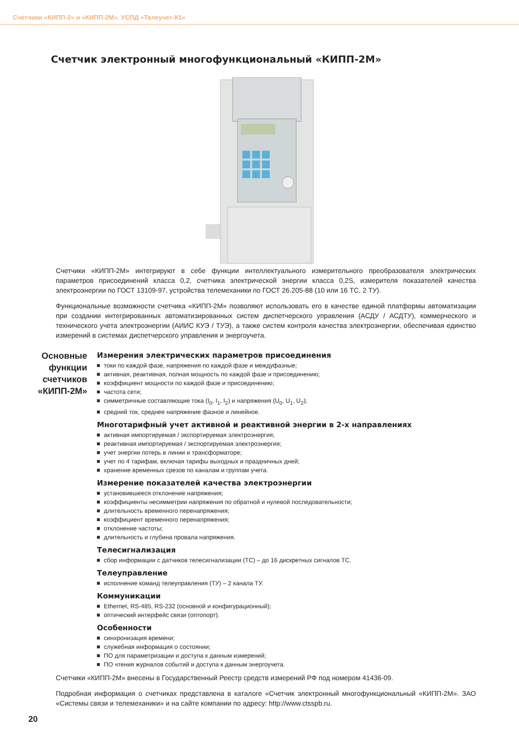Счетчики «КИПП-2» и «КИПП-2М». УСПД «Телеучет-К1»
Счетчик электронный многофункциональный «КИПП-2М»
Счетчики «КИПП-2М» интегрируют в себе функции интеллектуального измерительного преобразователя электрических параметров присоединений класса 0,2, счетчика электрической энергии класса 0,2S, измерителя показателей качества электроэнергии по ГОСТ 13109-97, устройства телемеханики по ГОСТ 26.205-88 (10 или 16 ТС, 2 ТУ).
Функциональные возможности счетчика «КИПП-2М» позволяют использовать его в качестве единой платформы автоматизации при создании интегрированных автоматизированных систем диспетчерского управления (АСДУ / АСДТУ), коммерческого и технического учета электроэнергии (АИИС КУЭ / ТУЭ), а также систем контроля качества электроэнергии, обеспечивая единство измерений в системах диспетчерского управления и энергоучета.
Основные
функции
счетчиков
«КИПП-2М»
Измерения электрических параметров присоединения
токи по каждой фазе, напряжения по каждой фазе и междуфазные;
активная, реактивная, полная мощность по каждой фазе и присоединению;
коэффициент мощности по каждой фазе и присоединению;
частота сети;
симметричные составляющие тока (I<sub>0</sub>, I<sub>1</sub>, I<sub>2</sub>) и напряжения (U<sub>0</sub>, U<sub>1</sub>, U<sub>2</sub>);
средний ток, среднее напряжение фазное и линейное.
Многотарифный учет активной и реактивной энергии в 2-х направлениях
активная импортируемая / экспортируемая электроэнергия;
реактивная импортируемая / экспортируемая электроэнергия;
учет энергии потерь в линии и трансформаторе;
учет по 4 тарифам, включая тарифы выходных и праздничных дней;
хранение временных срезов по каналам и группам учета.
Измерение показателей качества электроэнергии
установившееся отклонение напряжения;
коэффициенты несимметрии напряжения по обратной и нулевой последовательности;
длительность временного перенапряжения;
коэффициент временного перенапряжения;
отклонение частоты;
длительность и глубина провала напряжения.
Телесигнализация
сбор информации с датчиков телесигнализации (ТС) – до 16 дискретных сигналов ТС.
Телеуправление
исполнение команд телеуправления (ТУ) – 2 канала ТУ.
Коммуникации
Ethernet, RS-485, RS-232 (основной и конфигурационный);
оптический интерфейс связи (оптопорт).
Особенности
синхронизация времени;
служебная информация о состоянии;
ПО для параметризации и доступа к данным измерений;
ПО чтения журналов событий и доступа к данным энергоучета.
Счетчики «КИПП-2М» внесены в Государственный Реестр средств измерений РФ под номером 41436-09.
Подробная информация о счетчиках представлена в каталоге «Счетчик электронный многофункциональный «КИПП-2М». ЗАО «Системы связи и телемеханики» и на сайте компании по адресу: http://www.ctsspb.ru.
20